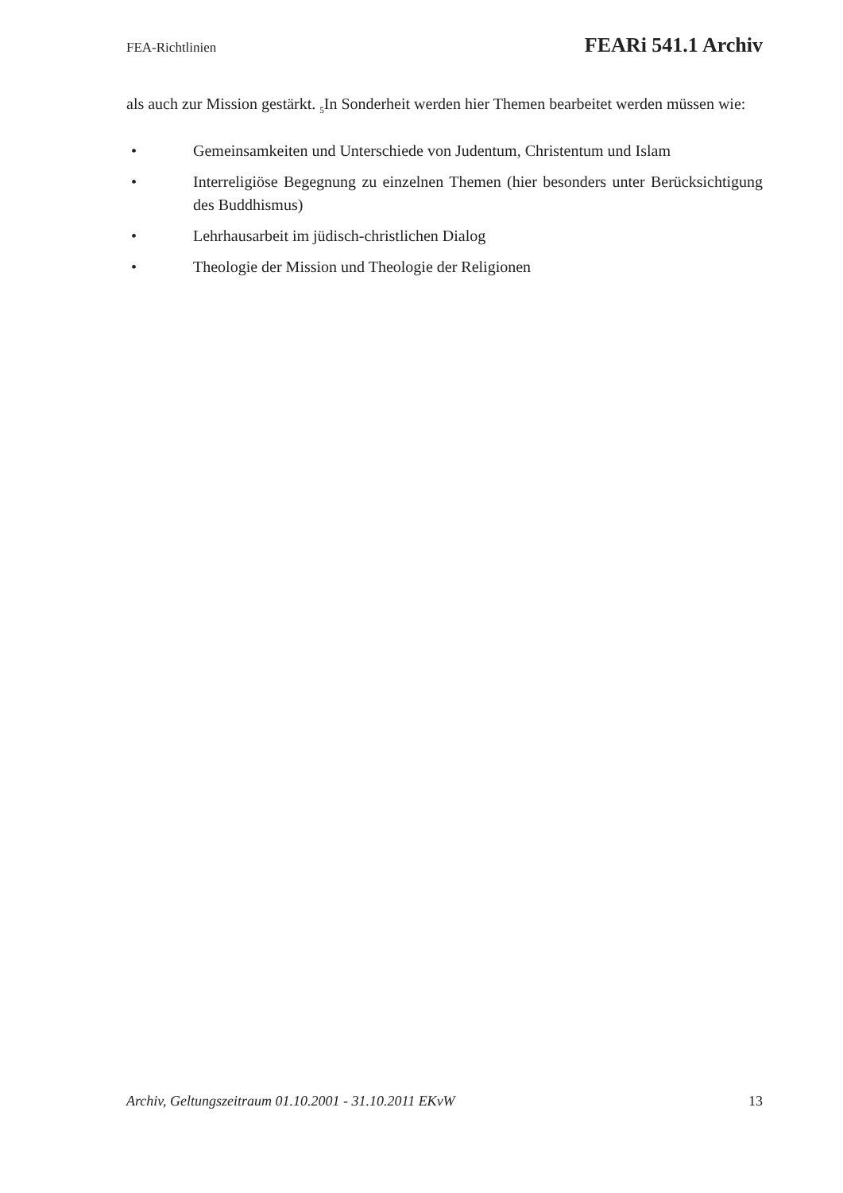FEA-Richtlinien FEARi 541.1 Archiv
als auch zur Mission gestärkt. <sub>5</sub>In Sonderheit werden hier Themen bearbeitet werden müssen wie:
• Gemeinsamkeiten und Unterschiede von Judentum, Christentum und Islam
• Interreligiöse Begegnung zu einzelnen Themen (hier besonders unter Berücksichtigung des Buddhismus)
• Lehrhausarbeit im jüdisch-christlichen Dialog
• Theologie der Mission und Theologie der Religionen
Archiv, Geltungszeitraum 01.10.2001 - 31.10.2011 EKvW 13